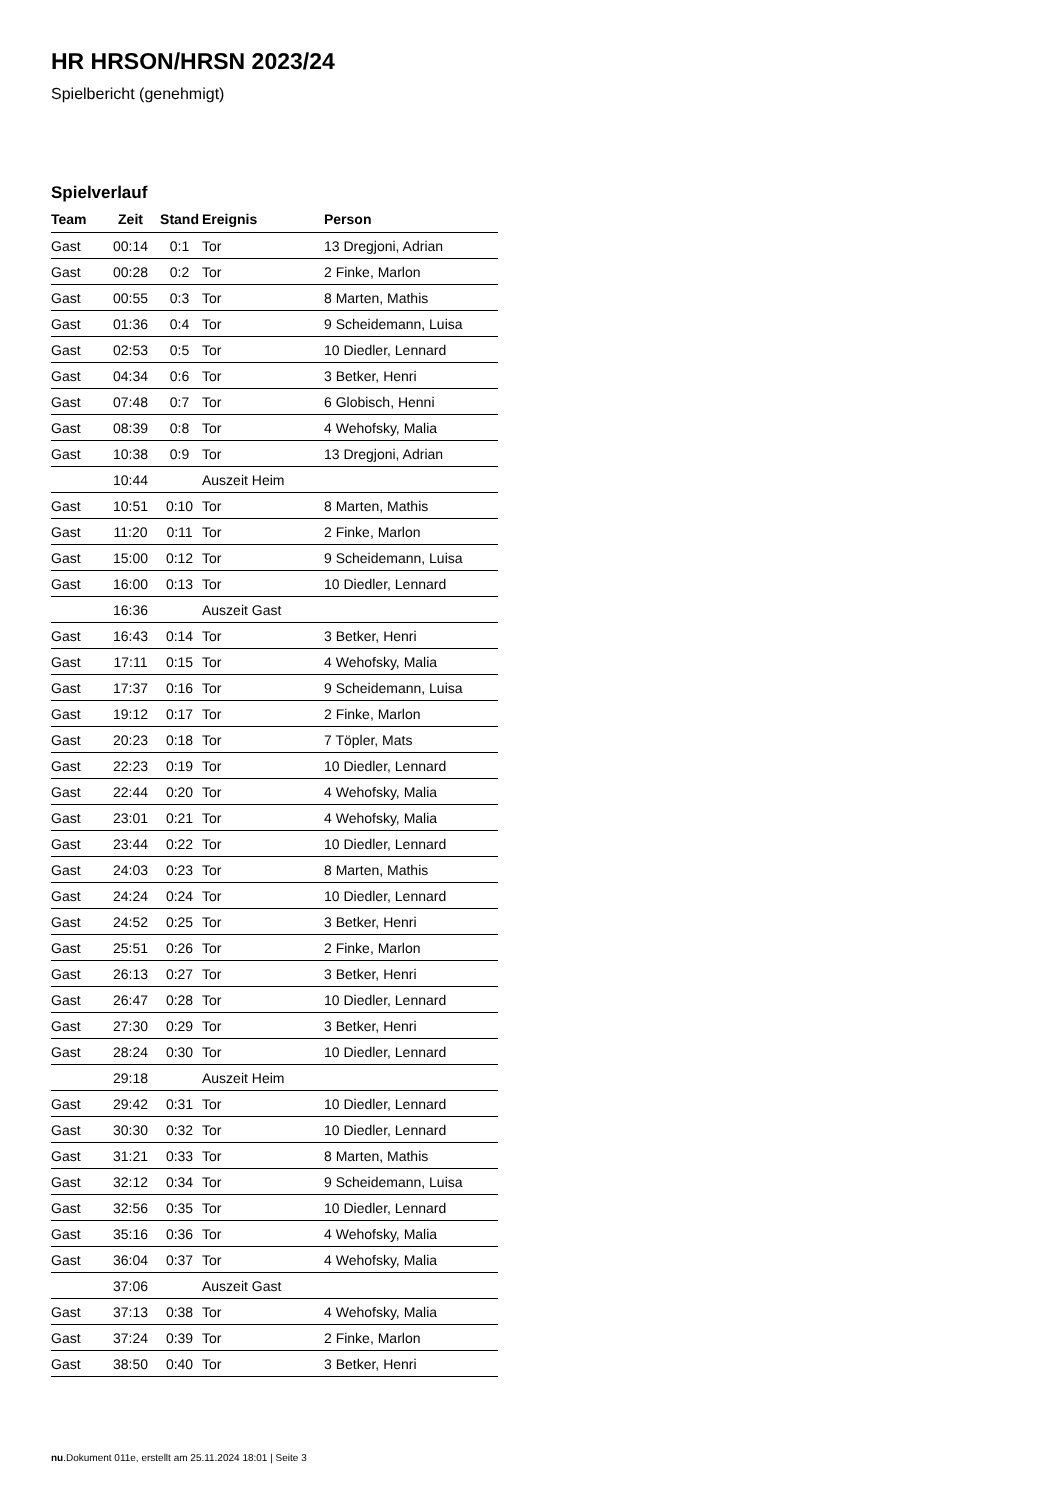HR HRSON/HRSN 2023/24
Spielbericht (genehmigt)
Spielverlauf
| Team | Zeit | Stand | Ereignis | Person |
| --- | --- | --- | --- | --- |
| Gast | 00:14 | 0:1 | Tor | 13 Dregjoni, Adrian |
| Gast | 00:28 | 0:2 | Tor | 2 Finke, Marlon |
| Gast | 00:55 | 0:3 | Tor | 8 Marten, Mathis |
| Gast | 01:36 | 0:4 | Tor | 9 Scheidemann, Luisa |
| Gast | 02:53 | 0:5 | Tor | 10 Diedler, Lennard |
| Gast | 04:34 | 0:6 | Tor | 3 Betker, Henri |
| Gast | 07:48 | 0:7 | Tor | 6 Globisch, Henni |
| Gast | 08:39 | 0:8 | Tor | 4 Wehofsky, Malia |
| Gast | 10:38 | 0:9 | Tor | 13 Dregjoni, Adrian |
| | 10:44 | | Auszeit Heim | |
| Gast | 10:51 | 0:10 | Tor | 8 Marten, Mathis |
| Gast | 11:20 | 0:11 | Tor | 2 Finke, Marlon |
| Gast | 15:00 | 0:12 | Tor | 9 Scheidemann, Luisa |
| Gast | 16:00 | 0:13 | Tor | 10 Diedler, Lennard |
| | 16:36 | | Auszeit Gast | |
| Gast | 16:43 | 0:14 | Tor | 3 Betker, Henri |
| Gast | 17:11 | 0:15 | Tor | 4 Wehofsky, Malia |
| Gast | 17:37 | 0:16 | Tor | 9 Scheidemann, Luisa |
| Gast | 19:12 | 0:17 | Tor | 2 Finke, Marlon |
| Gast | 20:23 | 0:18 | Tor | 7 Töpler, Mats |
| Gast | 22:23 | 0:19 | Tor | 10 Diedler, Lennard |
| Gast | 22:44 | 0:20 | Tor | 4 Wehofsky, Malia |
| Gast | 23:01 | 0:21 | Tor | 4 Wehofsky, Malia |
| Gast | 23:44 | 0:22 | Tor | 10 Diedler, Lennard |
| Gast | 24:03 | 0:23 | Tor | 8 Marten, Mathis |
| Gast | 24:24 | 0:24 | Tor | 10 Diedler, Lennard |
| Gast | 24:52 | 0:25 | Tor | 3 Betker, Henri |
| Gast | 25:51 | 0:26 | Tor | 2 Finke, Marlon |
| Gast | 26:13 | 0:27 | Tor | 3 Betker, Henri |
| Gast | 26:47 | 0:28 | Tor | 10 Diedler, Lennard |
| Gast | 27:30 | 0:29 | Tor | 3 Betker, Henri |
| Gast | 28:24 | 0:30 | Tor | 10 Diedler, Lennard |
| | 29:18 | | Auszeit Heim | |
| Gast | 29:42 | 0:31 | Tor | 10 Diedler, Lennard |
| Gast | 30:30 | 0:32 | Tor | 10 Diedler, Lennard |
| Gast | 31:21 | 0:33 | Tor | 8 Marten, Mathis |
| Gast | 32:12 | 0:34 | Tor | 9 Scheidemann, Luisa |
| Gast | 32:56 | 0:35 | Tor | 10 Diedler, Lennard |
| Gast | 35:16 | 0:36 | Tor | 4 Wehofsky, Malia |
| Gast | 36:04 | 0:37 | Tor | 4 Wehofsky, Malia |
| | 37:06 | | Auszeit Gast | |
| Gast | 37:13 | 0:38 | Tor | 4 Wehofsky, Malia |
| Gast | 37:24 | 0:39 | Tor | 2 Finke, Marlon |
| Gast | 38:50 | 0:40 | Tor | 3 Betker, Henri |
nu.Dokument 011e, erstellt am 25.11.2024 18:01 | Seite 3